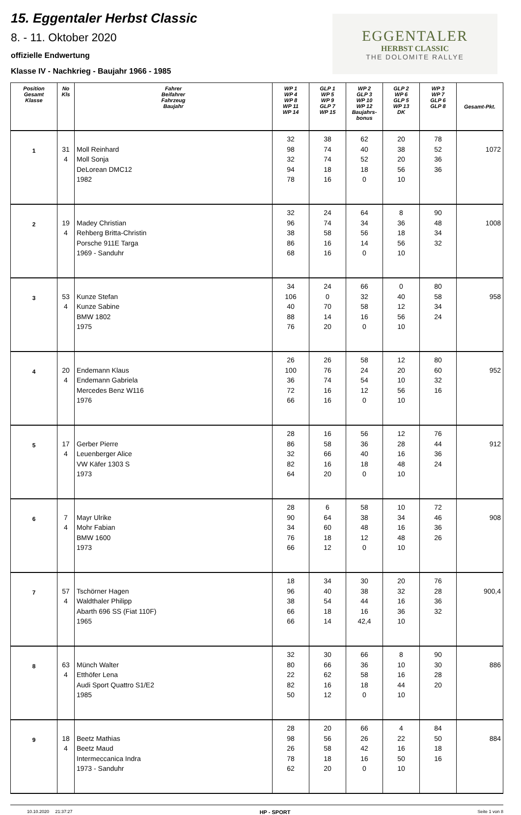15. Eggentaler Herbst Classic
8. - 11. Oktober 2020
offizielle Endwertung
Klasse IV - Nachkrieg - Baujahr 1966 - 1985
EGGENTALER
HERBST CLASSIC
THE DOLOMITE RALLYE
| Position Gesamt Klasse | No Kls | Fahrer Beifahrer Fahrzeug Baujahr | WP 1 WP 4 WP 8 WP 11 WP 14 | GLP 1 WP 5 WP 9 GLP 7 WP 15 | WP 2 GLP 3 WP 10 WP 12 Baujahrs- bonus | GLP 2 WP 6 GLP 5 WP 13 DK | WP 3 WP 7 GLP 6 GLP 8 | Gesamt-Pkt. |
| --- | --- | --- | --- | --- | --- | --- | --- | --- |
| 1 | 31 4 | Moll Reinhard Moll Sonja DeLorean DMC12 1982 | 32 98 32 94 78 | 38 74 74 18 16 | 62 40 52 18 0 | 20 38 20 56 10 | 78 52 36 36 | 1072 |
| 2 | 19 4 | Madey Christian Rehberg Britta-Christin Porsche 911E Targa 1969 - Sanduhr | 32 96 38 86 68 | 24 74 58 16 16 | 64 34 56 14 0 | 8 36 18 56 10 | 90 48 34 32 | 1008 |
| 3 | 53 4 | Kunze Stefan Kunze Sabine BMW 1802 1975 | 34 106 40 88 76 | 24 0 70 14 20 | 66 32 58 16 0 | 0 40 12 56 10 | 80 58 34 24 | 958 |
| 4 | 20 4 | Endemann Klaus Endemann Gabriela Mercedes Benz W116 1976 | 26 100 36 72 66 | 26 76 74 16 16 | 58 24 54 12 0 | 12 20 10 56 10 | 80 60 32 16 | 952 |
| 5 | 17 4 | Gerber Pierre Leuenberger Alice VW Käfer 1303 S 1973 | 28 86 32 82 64 | 16 58 66 16 20 | 56 36 40 18 0 | 12 28 16 48 10 | 76 44 36 24 | 912 |
| 6 | 7 4 | Mayr Ulrike Mohr Fabian BMW 1600 1973 | 28 90 34 76 66 | 6 64 60 18 12 | 58 38 48 12 0 | 10 34 16 48 10 | 72 46 36 26 | 908 |
| 7 | 57 4 | Tschörner Hagen Waldthaler Philipp Abarth 696 SS (Fiat 110F) 1965 | 18 96 38 66 66 | 34 40 54 18 14 | 30 38 44 16 42,4 | 20 32 16 36 10 | 76 28 36 32 | 900,4 |
| 8 | 63 4 | Münch Walter Etthöfer Lena Audi Sport Quattro S1/E2 1985 | 32 80 22 82 50 | 30 66 62 16 12 | 66 36 58 18 0 | 8 10 16 44 10 | 90 30 28 20 | 886 |
| 9 | 18 4 | Beetz Mathias Beetz Maud Intermeccanica Indra 1973 - Sanduhr | 28 98 26 78 62 | 20 56 58 18 20 | 66 26 42 16 0 | 4 22 16 50 10 | 84 50 18 16 | 884 |
10.10.2020 21:37:27 HP - SPORT Seite 1 von 8